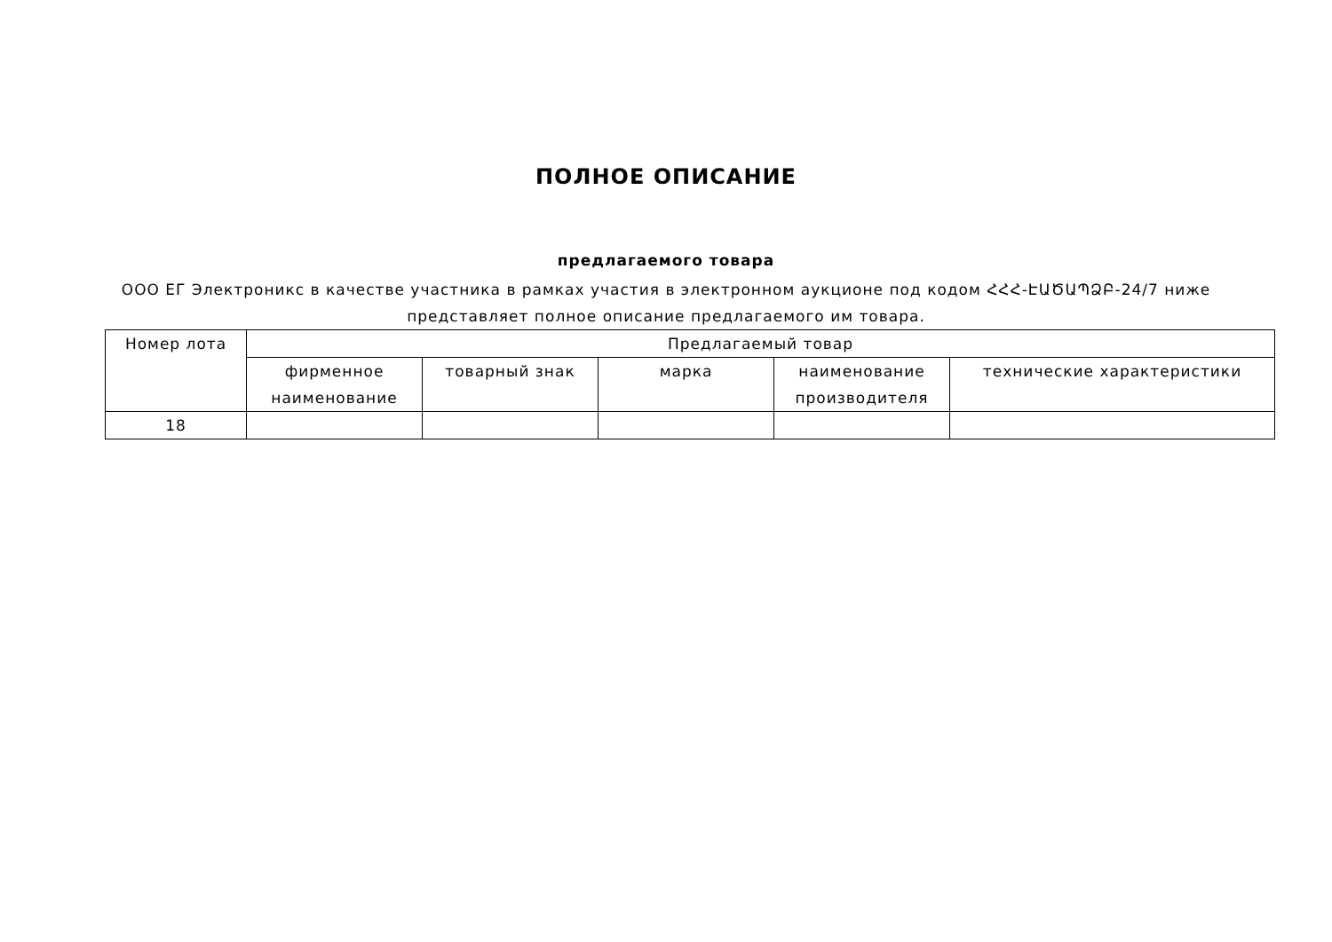ПОЛНОЕ ОПИСАНИЕ
предлагаемого товара
ООО ЕГ Электроникс в качестве участника в рамках участия в электронном аукционе под кодом ՀՀՀ-ԷԱԾԱՊՁԲ-24/7 ниже представляет полное описание предлагаемого им товара.
| Номер лота | Предлагаемый товар | | | | |
| --- | --- | --- | --- | --- | --- |
| | фирменное наименование | товарный знак | марка | наименование производителя | технические характеристики |
| 18 | | | | | |